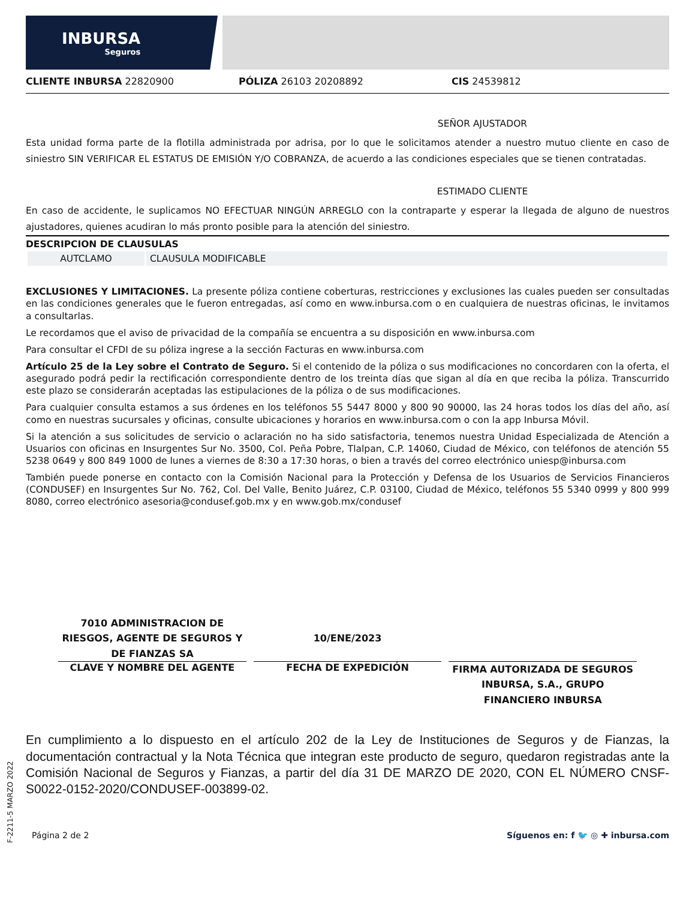F-2211-5 MARZO 2022
INBURSA
Seguros
CLIENTE INBURSA 22820900 PÓLIZA 26103 20208892 CIS 24539812
SEÑOR AJUSTADOR
Esta unidad forma parte de la flotilla administrada por adrisa, por lo que le solicitamos atender a nuestro mutuo cliente en caso de siniestro SIN VERIFICAR EL ESTATUS DE EMISIÓN Y/O COBRANZA, de acuerdo a las condiciones especiales que se tienen contratadas.
ESTIMADO CLIENTE
En caso de accidente, le suplicamos NO EFECTUAR NINGÚN ARREGLO con la contraparte y esperar la llegada de alguno de nuestros ajustadores, quienes acudiran lo más pronto posible para la atención del siniestro.
DESCRIPCION DE CLAUSULAS
| AUTCLAMO | CLAUSULA MODIFICABLE |
EXCLUSIONES Y LIMITACIONES. La presente póliza contiene coberturas, restricciones y exclusiones las cuales pueden ser consultadas en las condiciones generales que le fueron entregadas, así como en www.inbursa.com o en cualquiera de nuestras oficinas, le invitamos a consultarlas.
Le recordamos que el aviso de privacidad de la compañía se encuentra a su disposición en www.inbursa.com
Para consultar el CFDI de su póliza ingrese a la sección Facturas en www.inbursa.com
Artículo 25 de la Ley sobre el Contrato de Seguro. Si el contenido de la póliza o sus modificaciones no concordaren con la oferta, el asegurado podrá pedir la rectificación correspondiente dentro de los treinta días que sigan al día en que reciba la póliza. Transcurrido este plazo se considerarán aceptadas las estipulaciones de la póliza o de sus modificaciones.
Para cualquier consulta estamos a sus órdenes en los teléfonos 55 5447 8000 y 800 90 90000, las 24 horas todos los días del año, así como en nuestras sucursales y oficinas, consulte ubicaciones y horarios en www.inbursa.com o con la app Inbursa Móvil.
Si la atención a sus solicitudes de servicio o aclaración no ha sido satisfactoria, tenemos nuestra Unidad Especializada de Atención a Usuarios con oficinas en Insurgentes Sur No. 3500, Col. Peña Pobre, Tlalpan, C.P. 14060, Ciudad de México, con teléfonos de atención 55 5238 0649 y 800 849 1000 de lunes a viernes de 8:30 a 17:30 horas, o bien a través del correo electrónico uniesp@inbursa.com
También puede ponerse en contacto con la Comisión Nacional para la Protección y Defensa de los Usuarios de Servicios Financieros (CONDUSEF) en Insurgentes Sur No. 762, Col. Del Valle, Benito Juárez, C.P. 03100, Ciudad de México, teléfonos 55 5340 0999 y 800 999 8080, correo electrónico asesoria@condusef.gob.mx y en www.gob.mx/condusef
7010 ADMINISTRACION DE RIESGOS, AGENTE DE SEGUROS Y DE FIANZAS SA
CLAVE Y NOMBRE DEL AGENTE
10/ENE/2023
FECHA DE EXPEDICIÓN
FIRMA AUTORIZADA DE SEGUROS INBURSA, S.A., GRUPO FINANCIERO INBURSA
En cumplimiento a lo dispuesto en el artículo 202 de la Ley de Instituciones de Seguros y de Fianzas, la documentación contractual y la Nota Técnica que integran este producto de seguro, quedaron registradas ante la Comisión Nacional de Seguros y Fianzas, a partir del día 31 DE MARZO DE 2020, CON EL NÚMERO CNSF-S0022-0152-2020/CONDUSEF-003899-02.
Página 2 de 2 Síguenos en: f 🐦 ◎ ✚ inbursa.com